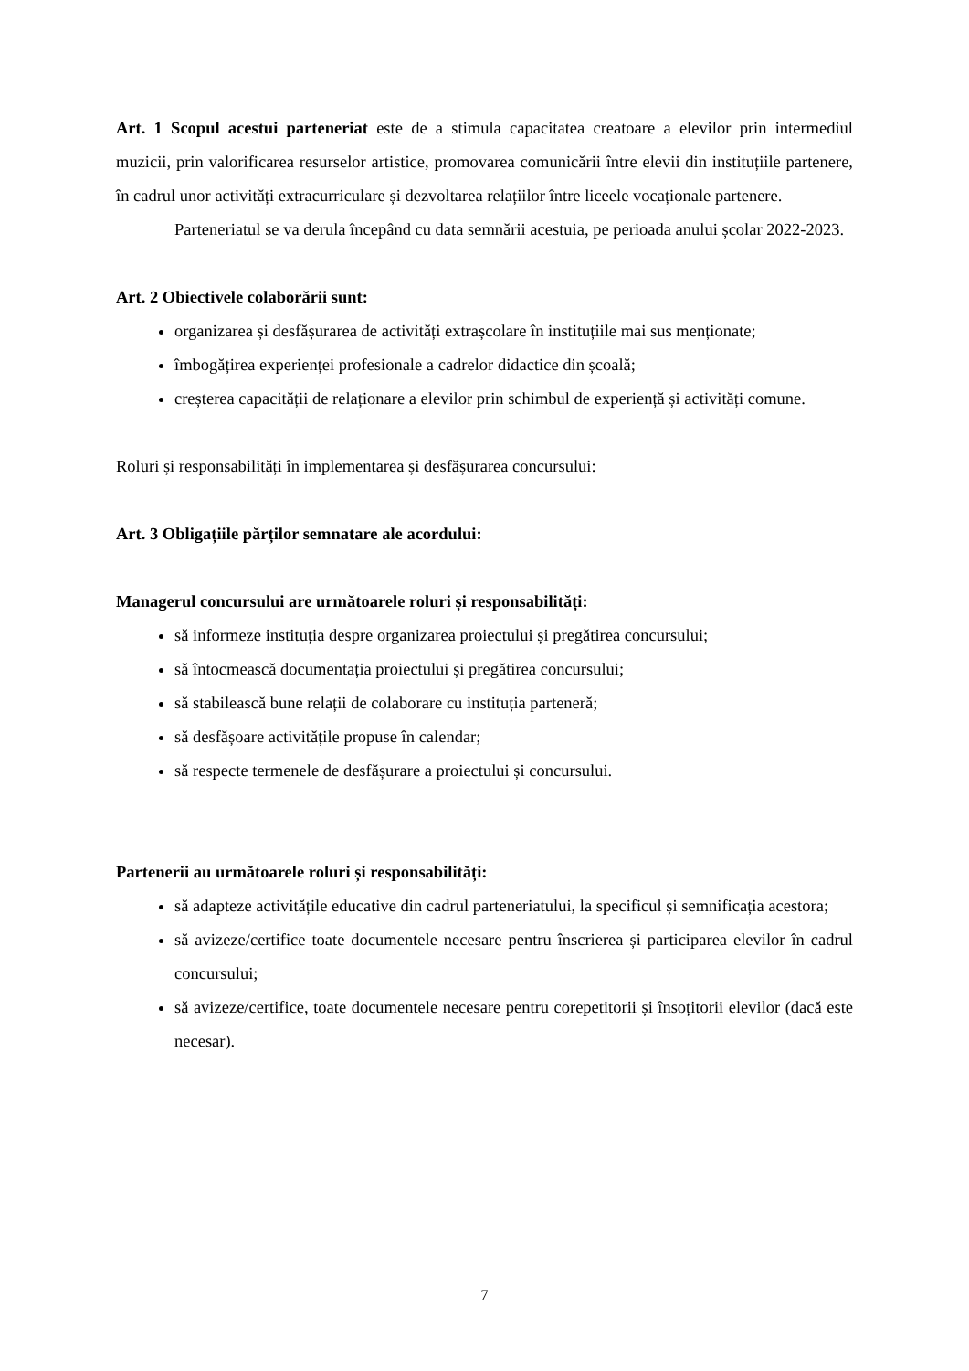Art. 1 Scopul acestui parteneriat este de a stimula capacitatea creatoare a elevilor prin intermediul muzicii, prin valorificarea resurselor artistice, promovarea comunicării între elevii din instituțiile partenere, în cadrul unor activități extracurriculare și dezvoltarea relațiilor între liceele vocaționale partenere.
Parteneriatul se va derula începând cu data semnării acestuia, pe perioada anului școlar 2022-2023.
Art. 2 Obiectivele colaborării sunt:
organizarea și desfășurarea de activități extrașcolare în instituțiile mai sus menționate;
îmbogățirea experienței profesionale a cadrelor didactice din școală;
creșterea capacității de relaționare a elevilor prin schimbul de experiență și activități comune.
Roluri și responsabilități în implementarea și desfășurarea concursului:
Art. 3 Obligațiile părților semnatare ale acordului:
Managerul concursului are următoarele roluri și responsabilități:
să informeze instituția despre organizarea proiectului și pregătirea concursului;
să întocmească documentația proiectului și pregătirea concursului;
să stabilească bune relații de colaborare cu instituția parteneră;
să desfășoare activitățile propuse în calendar;
să respecte termenele de desfășurare a proiectului și concursului.
Partenerii au următoarele roluri și responsabilități:
să adapteze activitățile educative din cadrul parteneriatului, la specificul și semnificația acestora;
să avizeze/certifice toate documentele necesare pentru înscrierea și participarea elevilor în cadrul concursului;
să avizeze/certifice, toate documentele necesare pentru corepetitorii și însoțitorii elevilor (dacă este necesar).
7